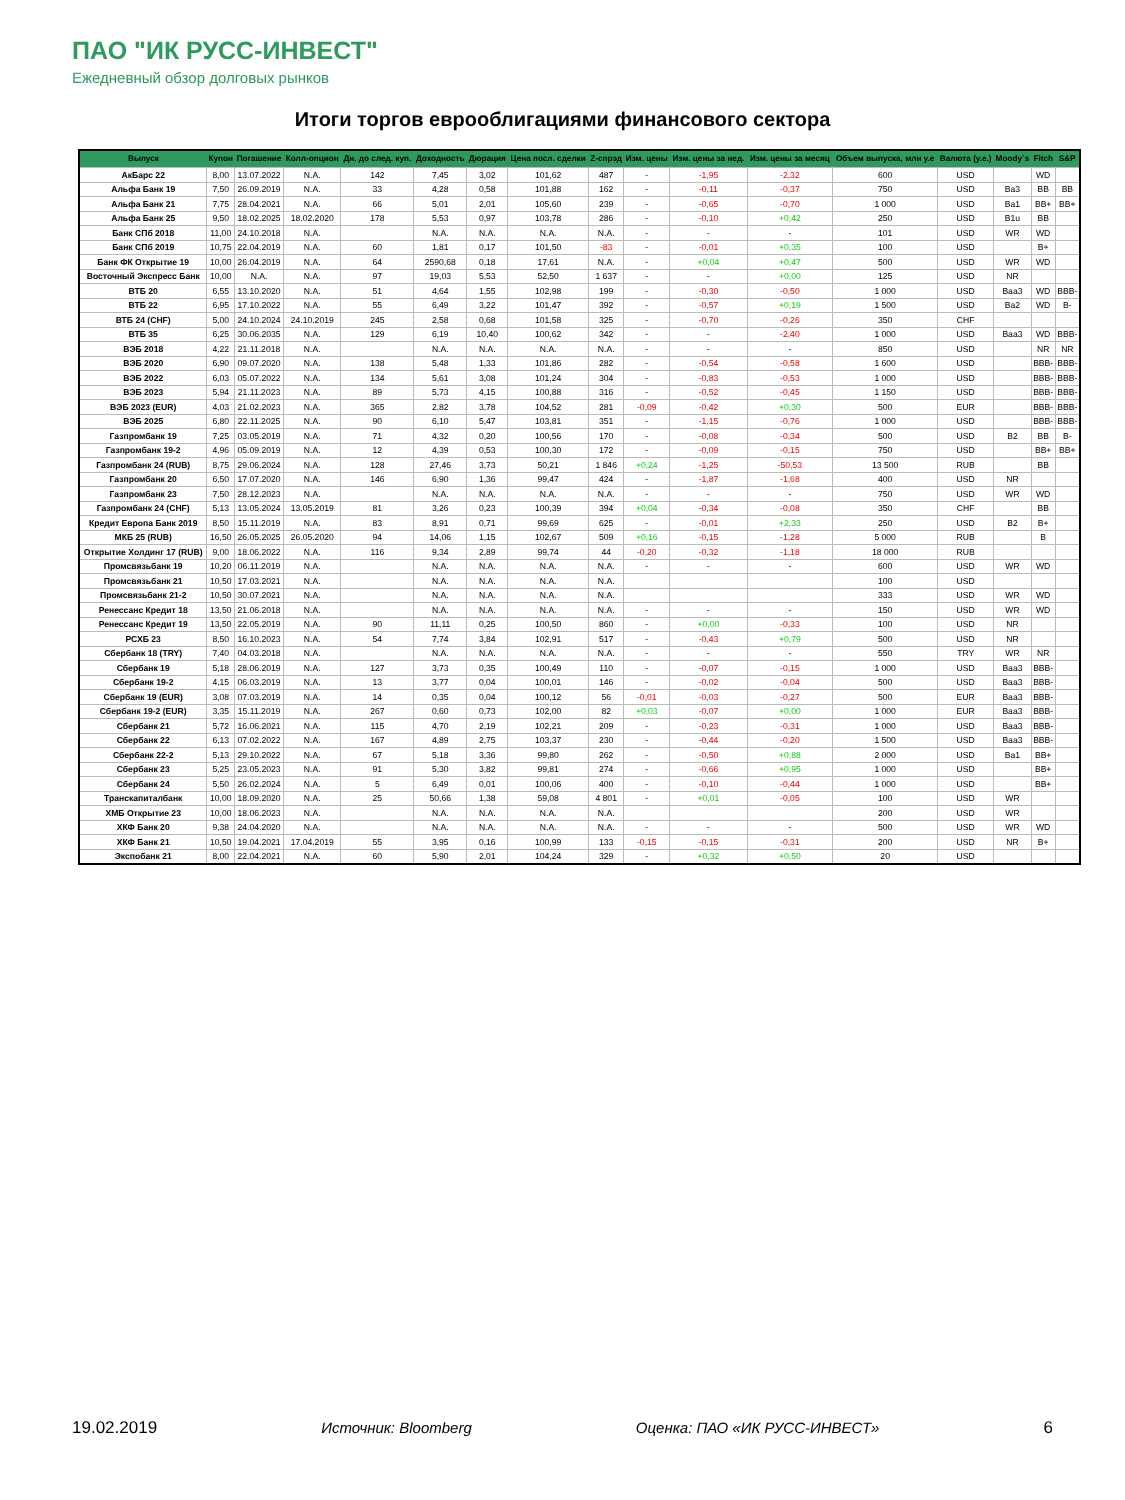ПАО "ИК РУСС-ИНВЕСТ"
Ежедневный обзор долговых рынков
Итоги торгов еврооблигациями финансового сектора
| Выпуск | Купон | Погашение | Колл-опцион | Дн. до след. куп. | Доходность | Дюрация | Цена посл. сделки | Z-спрэд | Изм. цены | Изм. цены за нед. | Изм. цены за месяц | Объем выпуска, млн у.е | Валюта (у.е.) | Moody`s | Fitch | S&P |
| --- | --- | --- | --- | --- | --- | --- | --- | --- | --- | --- | --- | --- | --- | --- | --- | --- |
| АкБарс 22 | 8,00 | 13.07.2022 | N.A. | 142 | 7,45 | 3,02 | 101,62 | 487 | - | -1,95 | -2,32 | 600 | USD | | WD | |
| Альфа Банк 19 | 7,50 | 26.09.2019 | N.A. | 33 | 4,28 | 0,58 | 101,88 | 162 | - | -0,11 | -0,37 | 750 | USD | Ba3 | BB | BB |
| Альфа Банк 21 | 7,75 | 28.04.2021 | N.A. | 66 | 5,01 | 2,01 | 105,60 | 239 | - | -0,65 | -0,70 | 1 000 | USD | Ba1 | BB+ | BB+ |
| Альфа Банк 25 | 9,50 | 18.02.2025 | 18.02.2020 | 178 | 5,53 | 0,97 | 103,78 | 286 | - | -0,10 | +0,42 | 250 | USD | B1u | BB | |
| Банк СПб 2018 | 11,00 | 24.10.2018 | N.A. | | N.A. | N.A. | N.A. | N.A. | - | - | - | 101 | USD | WR | WD | |
| Банк СПб 2019 | 10,75 | 22.04.2019 | N.A. | 60 | 1,81 | 0,17 | 101,50 | -83 | - | -0,01 | +0,35 | 100 | USD | | B+ | |
| Банк ФК Открытие 19 | 10,00 | 26.04.2019 | N.A. | 64 | 2590,68 | 0,18 | 17,61 | N.A. | - | +0,04 | +0,47 | 500 | USD | WR | WD | |
| Восточный Экспресс Банк | 10,00 | N.A. | N.A. | 97 | 19,03 | 5,53 | 52,50 | 1 637 | - | - | +0,00 | 125 | USD | NR | | |
| ВТБ 20 | 6,55 | 13.10.2020 | N.A. | 51 | 4,64 | 1,55 | 102,98 | 199 | - | -0,30 | -0,50 | 1 000 | USD | Baa3 | WD | BBB- |
| ВТБ 22 | 6,95 | 17.10.2022 | N.A. | 55 | 6,49 | 3,22 | 101,47 | 392 | - | -0,57 | +0,19 | 1 500 | USD | Ba2 | WD | B- |
| ВТБ 24 (CHF) | 5,00 | 24.10.2024 | 24.10.2019 | 245 | 2,58 | 0,68 | 101,58 | 325 | - | -0,70 | -0,26 | 350 | CHF | | | |
| ВТБ 35 | 6,25 | 30.06.2035 | N.A. | 129 | 6,19 | 10,40 | 100,62 | 342 | - | - | -2,40 | 1 000 | USD | Baa3 | WD | BBB- |
| ВЭБ 2018 | 4,22 | 21.11.2018 | N.A. | | N.A. | N.A. | N.A. | N.A. | - | - | - | 850 | USD | | NR | NR |
| ВЭБ 2020 | 6,90 | 09.07.2020 | N.A. | 138 | 5,48 | 1,33 | 101,86 | 282 | - | -0,54 | -0,58 | 1 600 | USD | | BBB- | BBB- |
| ВЭБ 2022 | 6,03 | 05.07.2022 | N.A. | 134 | 5,61 | 3,08 | 101,24 | 304 | - | -0,83 | -0,53 | 1 000 | USD | | BBB- | BBB- |
| ВЭБ 2023 | 5,94 | 21.11.2023 | N.A. | 89 | 5,73 | 4,15 | 100,88 | 316 | - | -0,52 | -0,45 | 1 150 | USD | | BBB- | BBB- |
| ВЭБ 2023 (EUR) | 4,03 | 21.02.2023 | N.A. | 365 | 2,82 | 3,78 | 104,52 | 281 | -0,09 | -0,42 | +0,30 | 500 | EUR | | BBB- | BBB- |
| ВЭБ 2025 | 6,80 | 22.11.2025 | N.A. | 90 | 6,10 | 5,47 | 103,81 | 351 | - | -1,15 | -0,76 | 1 000 | USD | | BBB- | BBB- |
| Газпромбанк 19 | 7,25 | 03.05.2019 | N.A. | 71 | 4,32 | 0,20 | 100,56 | 170 | - | -0,08 | -0,34 | 500 | USD | B2 | BB | B- |
| Газпромбанк 19-2 | 4,96 | 05.09.2019 | N.A. | 12 | 4,39 | 0,53 | 100,30 | 172 | - | -0,09 | -0,15 | 750 | USD | | BB+ | BB+ |
| Газпромбанк 24 (RUB) | 8,75 | 29.06.2024 | N.A. | 128 | 27,46 | 3,73 | 50,21 | 1 846 | +0,24 | -1,25 | -50,53 | 13 500 | RUB | | BB | |
| Газпромбанк 20 | 6,50 | 17.07.2020 | N.A. | 146 | 6,90 | 1,36 | 99,47 | 424 | - | -1,87 | -1,68 | 400 | USD | NR | | |
| Газпромбанк 23 | 7,50 | 28.12.2023 | N.A. | | N.A. | N.A. | N.A. | N.A. | - | - | - | 750 | USD | WR | WD | |
| Газпромбанк 24 (CHF) | 5,13 | 13.05.2024 | 13.05.2019 | 81 | 3,26 | 0,23 | 100,39 | 394 | +0,04 | -0,34 | -0,08 | 350 | CHF | | BB | |
| Кредит Европа Банк 2019 | 8,50 | 15.11.2019 | N.A. | 83 | 8,91 | 0,71 | 99,69 | 625 | - | -0,01 | +2,33 | 250 | USD | B2 | B+ | |
| МКБ 25 (RUB) | 16,50 | 26.05.2025 | 26.05.2020 | 94 | 14,06 | 1,15 | 102,67 | 509 | +0,16 | -0,15 | -1,28 | 5 000 | RUB | | B | |
| Открытие Холдинг 17 (RUB) | 9,00 | 18.06.2022 | N.A. | 116 | 9,34 | 2,89 | 99,74 | 44 | -0,20 | -0,32 | -1,18 | 18 000 | RUB | | | |
| Промсвязьбанк 19 | 10,20 | 06.11.2019 | N.A. | | N.A. | N.A. | N.A. | N.A. | - | - | - | 600 | USD | WR | WD | |
| Промсвязьбанк 21 | 10,50 | 17.03.2021 | N.A. | | N.A. | N.A. | N.A. | N.A. | | | | 100 | USD | | | |
| Промсвязьбанк 21-2 | 10,50 | 30.07.2021 | N.A. | | N.A. | N.A. | N.A. | N.A. | | | | 333 | USD | WR | WD | |
| Ренессанс Кредит 18 | 13,50 | 21.06.2018 | N.A. | | N.A. | N.A. | N.A. | N.A. | - | - | - | 150 | USD | WR | WD | |
| Ренессанс Кредит 19 | 13,50 | 22.05.2019 | N.A. | 90 | 11,11 | 0,25 | 100,50 | 860 | - | +0,00 | -0,33 | 100 | USD | NR | | |
| РСХБ 23 | 8,50 | 16.10.2023 | N.A. | 54 | 7,74 | 3,84 | 102,91 | 517 | - | -0,43 | +0,79 | 500 | USD | NR | | |
| Сбербанк 18 (TRY) | 7,40 | 04.03.2018 | N.A. | | N.A. | N.A. | N.A. | N.A. | - | - | - | 550 | TRY | WR | NR | |
| Сбербанк 19 | 5,18 | 28.06.2019 | N.A. | 127 | 3,73 | 0,35 | 100,49 | 110 | - | -0,07 | -0,15 | 1 000 | USD | Baa3 | BBB- | |
| Сбербанк 19-2 | 4,15 | 06.03.2019 | N.A. | 13 | 3,77 | 0,04 | 100,01 | 146 | - | -0,02 | -0,04 | 500 | USD | Baa3 | BBB- | |
| Сбербанк 19 (EUR) | 3,08 | 07.03.2019 | N.A. | 14 | 0,35 | 0,04 | 100,12 | 56 | -0,01 | -0,03 | -0,27 | 500 | EUR | Baa3 | BBB- | |
| Сбербанк 19-2 (EUR) | 3,35 | 15.11.2019 | N.A. | 267 | 0,60 | 0,73 | 102,00 | 82 | +0,03 | -0,07 | +0,00 | 1 000 | EUR | Baa3 | BBB- | |
| Сбербанк 21 | 5,72 | 16.06.2021 | N.A. | 115 | 4,70 | 2,19 | 102,21 | 209 | - | -0,23 | -0,31 | 1 000 | USD | Baa3 | BBB- | |
| Сбербанк 22 | 6,13 | 07.02.2022 | N.A. | 167 | 4,89 | 2,75 | 103,37 | 230 | - | -0,44 | -0,20 | 1 500 | USD | Baa3 | BBB- | |
| Сбербанк 22-2 | 5,13 | 29.10.2022 | N.A. | 67 | 5,18 | 3,36 | 99,80 | 262 | - | -0,50 | +0,88 | 2 000 | USD | Ba1 | BB+ | |
| Сбербанк 23 | 5,25 | 23.05.2023 | N.A. | 91 | 5,30 | 3,82 | 99,81 | 274 | - | -0,66 | +0,95 | 1 000 | USD | | BB+ | |
| Сбербанк 24 | 5,50 | 26.02.2024 | N.A. | 5 | 6,49 | 0,01 | 100,06 | 400 | - | -0,10 | -0,44 | 1 000 | USD | | BB+ | |
| Транскапиталбанк | 10,00 | 18.09.2020 | N.A. | 25 | 50,66 | 1,38 | 59,08 | 4 801 | - | +0,01 | -0,05 | 100 | USD | WR | | |
| ХМБ Открытие 23 | 10,00 | 18.06.2023 | N.A. | | N.A. | N.A. | N.A. | N.A. | | | | 200 | USD | WR | | |
| ХКФ Банк 20 | 9,38 | 24.04.2020 | N.A. | | N.A. | N.A. | N.A. | N.A. | - | - | - | 500 | USD | WR | WD | |
| ХКФ Банк 21 | 10,50 | 19.04.2021 | 17.04.2019 | 55 | 3,95 | 0,16 | 100,99 | 133 | -0,15 | -0,15 | -0,31 | 200 | USD | NR | B+ | |
| Экспобанк 21 | 8,00 | 22.04.2021 | N.A. | 60 | 5,90 | 2,01 | 104,24 | 329 | - | +0,32 | +0,50 | 20 | USD | | | |
19.02.2019 Источник: Bloomberg Оценка: ПАО «ИК РУСС-ИНВЕСТ» 6